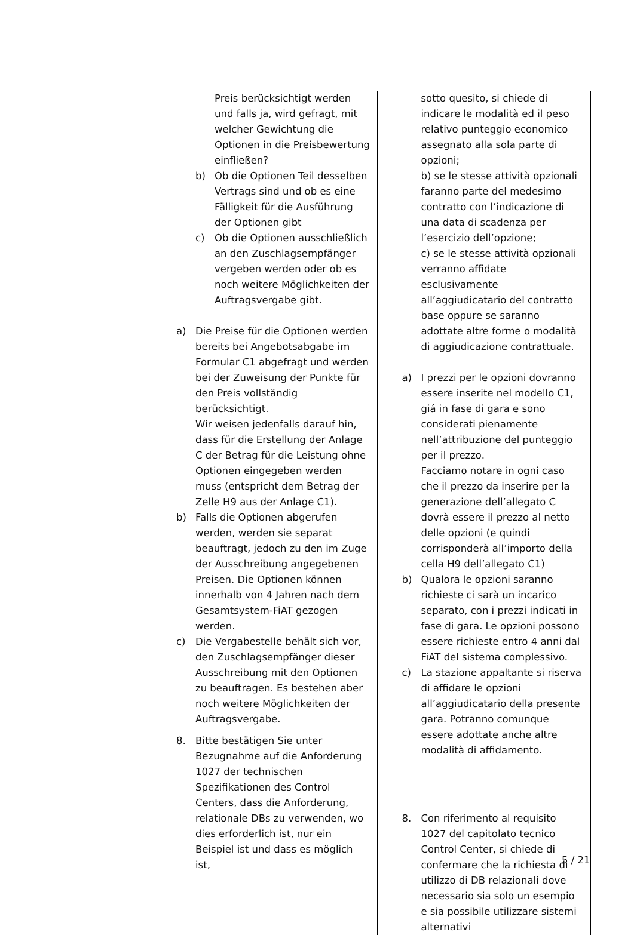| Preis berücksichtigt werden und falls ja, wird gefragt, mit welcher Gewichtung die Optionen in die Preisbewertung einfließen? b) Ob die Optionen Teil desselben Vertrags sind und ob es eine Fälligkeit für die Ausführung der Optionen gibt c) Ob die Optionen ausschließlich an den Zuschlagsempfänger vergeben werden oder ob es noch weitere Möglichkeiten der Auftragsvergabe gibt. a) Die Preise für die Optionen werden bereits bei Angebotsabgabe im Formular C1 abgefragt und werden bei der Zuweisung der Punkte für den Preis vollständig berücksichtigt. Wir weisen jedenfalls darauf hin, dass für die Erstellung der Anlage C der Betrag für die Leistung ohne Optionen eingegeben werden muss (entspricht dem Betrag der Zelle H9 aus der Anlage C1). b) Falls die Optionen abgerufen werden, werden sie separat beauftragt, jedoch zu den im Zuge der Ausschreibung angegebenen Preisen. Die Optionen können innerhalb von 4 Jahren nach dem Gesamtsystem-FiAT gezogen werden. c) Die Vergabestelle behält sich vor, den Zuschlagsempfänger dieser Ausschreibung mit den Optionen zu beauftragen. Es bestehen aber noch weitere Möglichkeiten der Auftragsvergabe. 8. Bitte bestätigen Sie unter Bezugnahme auf die Anforderung 1027 der technischen Spezifikationen des Control Centers, dass die Anforderung, relationale DBs zu verwenden, wo dies erforderlich ist, nur ein Beispiel ist und dass es möglich ist, | sotto quesito, si chiede di indicare le modalità ed il peso relativo punteggio economico assegnato alla sola parte di opzioni; b) se le stesse attività opzionali faranno parte del medesimo contratto con l’indicazione di una data di scadenza per l’esercizio dell’opzione; c) se le stesse attività opzionali verranno affidate esclusivamente all’aggiudicatario del contratto base oppure se saranno adottate altre forme o modalità di aggiudicazione contrattuale. a) I prezzi per le opzioni dovranno essere inserite nel modello C1, giá in fase di gara e sono considerati pienamente nell’attribuzione del punteggio per il prezzo. Facciamo notare in ogni caso che il prezzo da inserire per la generazione dell’allegato C dovrà essere il prezzo al netto delle opzioni (e quindi corrisponderà all’importo della cella H9 dell’allegato C1) b) Qualora le opzioni saranno richieste ci sarà un incarico separato, con i prezzi indicati in fase di gara. Le opzioni possono essere richieste entro 4 anni dal FiAT del sistema complessivo. c) La stazione appaltante si riserva di affidare le opzioni all’aggiudicatario della presente gara. Potranno comunque essere adottate anche altre modalità di affidamento. 8. Con riferimento al requisito 1027 del capitolato tecnico Control Center, si chiede di confermare che la richiesta di utilizzo di DB relazionali dove necessario sia solo un esempio e sia possibile utilizzare sistemi alternativi |
5 / 21